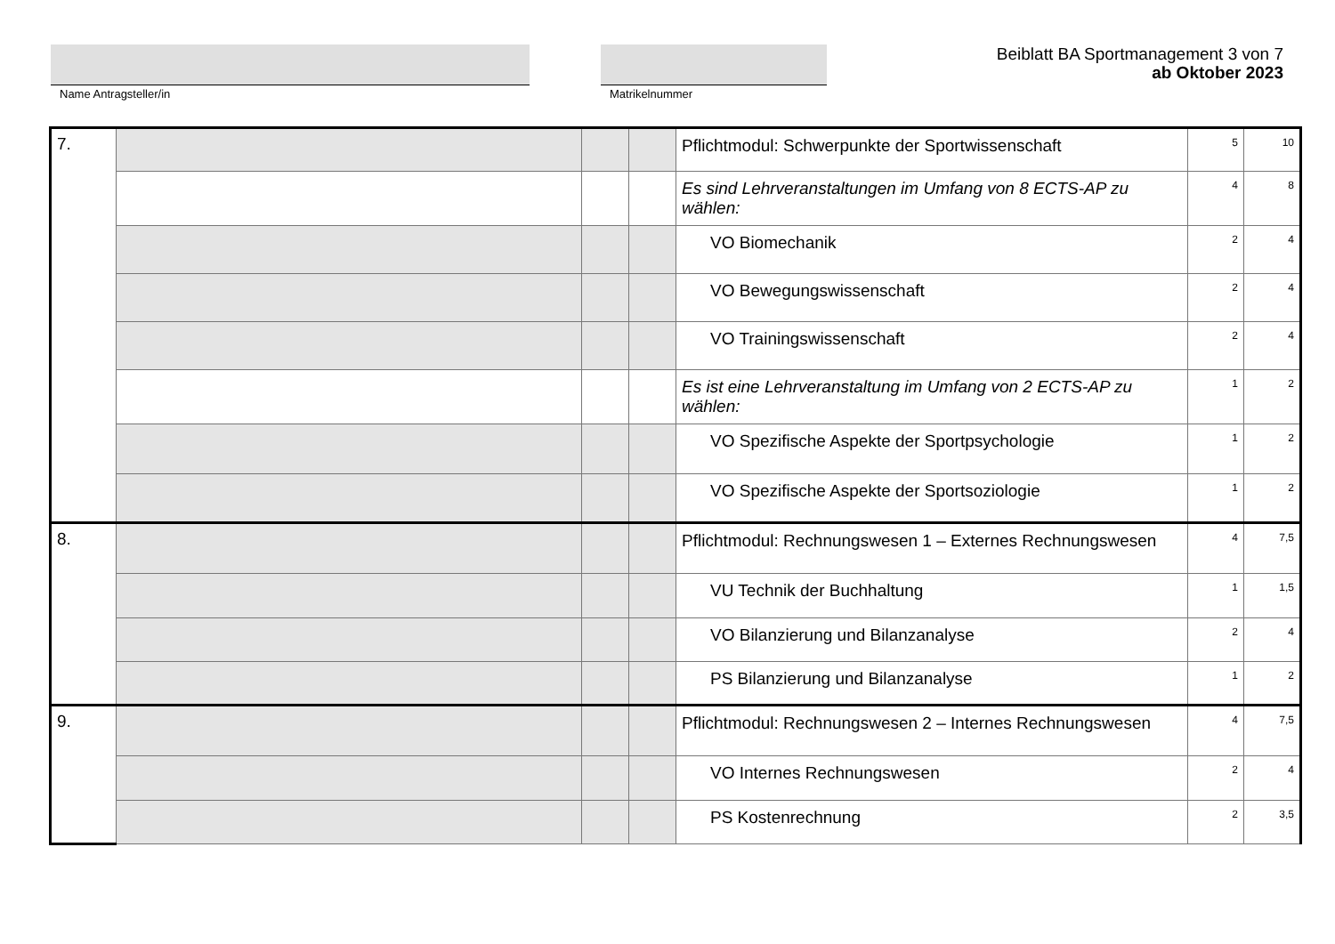Name Antragsteller/in Matrikelnummer
Beiblatt BA Sportmanagement 3 von 7
ab Oktober 2023
| 7. | | | | Pflichtmodul: Schwerpunkte der Sportwissenschaft | 5 | 10 |
| | | | | Es sind Lehrveranstaltungen im Umfang von 8 ECTS-AP zu wählen: | 4 | 8 |
| | | | | VO Biomechanik | 2 | 4 |
| | | | | VO Bewegungswissenschaft | 2 | 4 |
| | | | | VO Trainingswissenschaft | 2 | 4 |
| | | | | Es ist eine Lehrveranstaltung im Umfang von 2 ECTS-AP zu wählen: | 1 | 2 |
| | | | | VO Spezifische Aspekte der Sportpsychologie | 1 | 2 |
| | | | | VO Spezifische Aspekte der Sportsoziologie | 1 | 2 |
| 8. | | | | Pflichtmodul: Rechnungswesen 1 – Externes Rechnungswesen | 4 | 7,5 |
| | | | | VU Technik der Buchhaltung | 1 | 1,5 |
| | | | | VO Bilanzierung und Bilanzanalyse | 2 | 4 |
| | | | | PS Bilanzierung und Bilanzanalyse | 1 | 2 |
| 9. | | | | Pflichtmodul: Rechnungswesen 2 – Internes Rechnungswesen | 4 | 7,5 |
| | | | | VO Internes Rechnungswesen | 2 | 4 |
| | | | | PS Kostenrechnung | 2 | 3,5 |